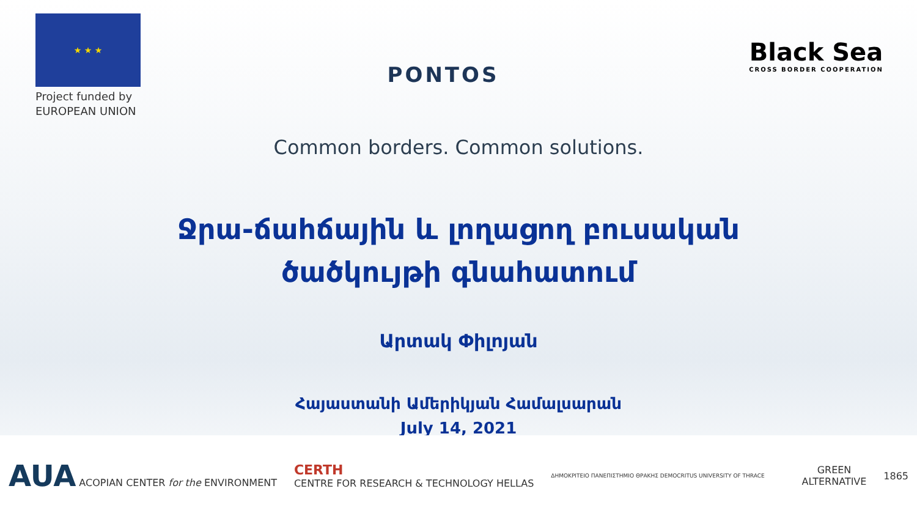★ ★ ★
Project funded by
EUROPEAN UNION
PONTOS
Black Sea
CROSS BORDER COOPERATION
Common borders. Common solutions.
Ջրա-ճահճային և լողացող բուսական
ծածկույթի գնահատում
Արտակ Փիլոյան
Հայաստանի Ամերիկյան Համալսարան
July 14, 2021
AUA ACOPIAN CENTER for the ENVIRONMENT
CERTH
CENTRE FOR RESEARCH & TECHNOLOGY HELLAS
ΔΗΜΟΚΡΙΤΕΙΟ ΠΑΝΕΠΙΣΤΗΜΙΟ ΘΡΑΚΗΣ DEMOCRITUS UNIVERSITY OF THRACE
GREEN
ALTERNATIVE
1865